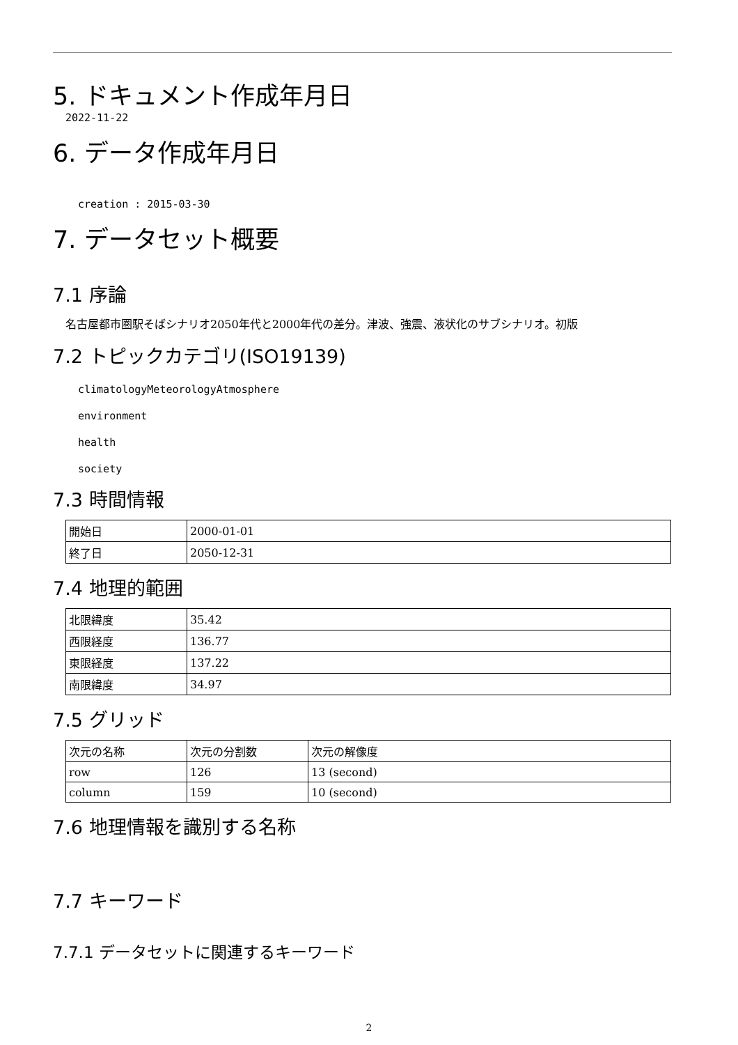5. ドキュメント作成年月日
2022-11-22
6. データ作成年月日
creation : 2015-03-30
7. データセット概要
7.1 序論
名古屋都市圏駅そばシナリオ2050年代と2000年代の差分。津波、強震、液状化のサブシナリオ。初版
7.2 トピックカテゴリ(ISO19139)
climatologyMeteorologyAtmosphere
environment
health
society
7.3 時間情報
| 開始日 | 2000-01-01 |
| 終了日 | 2050-12-31 |
7.4 地理的範囲
| 北限緯度 | 35.42 |
| 西限経度 | 136.77 |
| 東限経度 | 137.22 |
| 南限緯度 | 34.97 |
7.5 グリッド
| 次元の名称 | 次元の分割数 | 次元の解像度 |
| row | 126 | 13 (second) |
| column | 159 | 10 (second) |
7.6 地理情報を識別する名称
7.7 キーワード
7.7.1 データセットに関連するキーワード
2